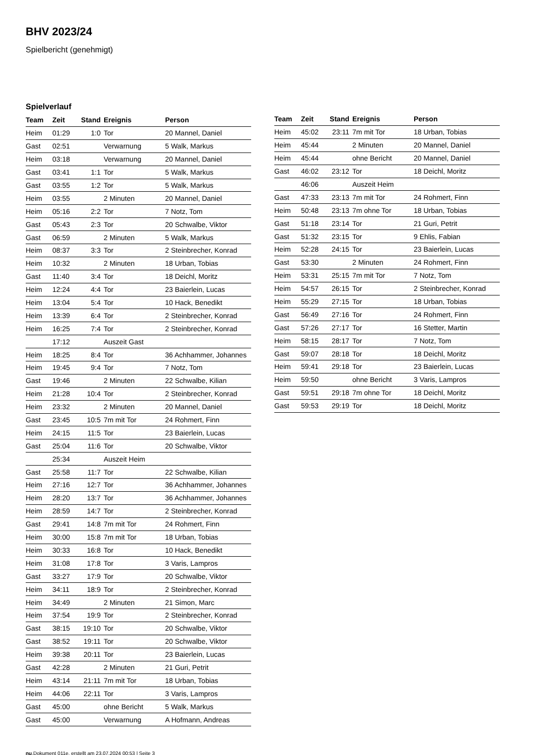BHV 2023/24
Spielbericht (genehmigt)
Spielverlauf
| Team | Zeit | Stand | Ereignis | Person |
| --- | --- | --- | --- | --- |
| Heim | 01:29 | 1:0 | Tor | 20 Mannel, Daniel |
| Gast | 02:51 | | Verwarnung | 5 Walk, Markus |
| Heim | 03:18 | | Verwarnung | 20 Mannel, Daniel |
| Gast | 03:41 | 1:1 | Tor | 5 Walk, Markus |
| Gast | 03:55 | 1:2 | Tor | 5 Walk, Markus |
| Heim | 03:55 | | 2 Minuten | 20 Mannel, Daniel |
| Heim | 05:16 | 2:2 | Tor | 7 Notz, Tom |
| Gast | 05:43 | 2:3 | Tor | 20 Schwalbe, Viktor |
| Gast | 06:59 | | 2 Minuten | 5 Walk, Markus |
| Heim | 08:37 | 3:3 | Tor | 2 Steinbrecher, Konrad |
| Heim | 10:32 | | 2 Minuten | 18 Urban, Tobias |
| Gast | 11:40 | 3:4 | Tor | 18 Deichl, Moritz |
| Heim | 12:24 | 4:4 | Tor | 23 Baierlein, Lucas |
| Heim | 13:04 | 5:4 | Tor | 10 Hack, Benedikt |
| Heim | 13:39 | 6:4 | Tor | 2 Steinbrecher, Konrad |
| Heim | 16:25 | 7:4 | Tor | 2 Steinbrecher, Konrad |
| | 17:12 | | Auszeit Gast | |
| Heim | 18:25 | 8:4 | Tor | 36 Achhammer, Johannes |
| Heim | 19:45 | 9:4 | Tor | 7 Notz, Tom |
| Gast | 19:46 | | 2 Minuten | 22 Schwalbe, Kilian |
| Heim | 21:28 | 10:4 | Tor | 2 Steinbrecher, Konrad |
| Heim | 23:32 | | 2 Minuten | 20 Mannel, Daniel |
| Gast | 23:45 | 10:5 | 7m mit Tor | 24 Rohmert, Finn |
| Heim | 24:15 | 11:5 | Tor | 23 Baierlein, Lucas |
| Gast | 25:04 | 11:6 | Tor | 20 Schwalbe, Viktor |
| | 25:34 | | Auszeit Heim | |
| Gast | 25:58 | 11:7 | Tor | 22 Schwalbe, Kilian |
| Heim | 27:16 | 12:7 | Tor | 36 Achhammer, Johannes |
| Heim | 28:20 | 13:7 | Tor | 36 Achhammer, Johannes |
| Heim | 28:59 | 14:7 | Tor | 2 Steinbrecher, Konrad |
| Gast | 29:41 | 14:8 | 7m mit Tor | 24 Rohmert, Finn |
| Heim | 30:00 | 15:8 | 7m mit Tor | 18 Urban, Tobias |
| Heim | 30:33 | 16:8 | Tor | 10 Hack, Benedikt |
| Heim | 31:08 | 17:8 | Tor | 3 Varis, Lampros |
| Gast | 33:27 | 17:9 | Tor | 20 Schwalbe, Viktor |
| Heim | 34:11 | 18:9 | Tor | 2 Steinbrecher, Konrad |
| Heim | 34:49 | | 2 Minuten | 21 Simon, Marc |
| Heim | 37:54 | 19:9 | Tor | 2 Steinbrecher, Konrad |
| Gast | 38:15 | 19:10 | Tor | 20 Schwalbe, Viktor |
| Gast | 38:52 | 19:11 | Tor | 20 Schwalbe, Viktor |
| Heim | 39:38 | 20:11 | Tor | 23 Baierlein, Lucas |
| Gast | 42:28 | | 2 Minuten | 21 Guri, Petrit |
| Heim | 43:14 | 21:11 | 7m mit Tor | 18 Urban, Tobias |
| Heim | 44:06 | 22:11 | Tor | 3 Varis, Lampros |
| Gast | 45:00 | | ohne Bericht | 5 Walk, Markus |
| Gast | 45:00 | | Verwarnung | A Hofmann, Andreas |
| Team | Zeit | Stand | Ereignis | Person |
| --- | --- | --- | --- | --- |
| Heim | 45:02 | 23:11 | 7m mit Tor | 18 Urban, Tobias |
| Heim | 45:44 | | 2 Minuten | 20 Mannel, Daniel |
| Heim | 45:44 | | ohne Bericht | 20 Mannel, Daniel |
| Gast | 46:02 | 23:12 | Tor | 18 Deichl, Moritz |
| | 46:06 | | Auszeit Heim | |
| Gast | 47:33 | 23:13 | 7m mit Tor | 24 Rohmert, Finn |
| Heim | 50:48 | 23:13 | 7m ohne Tor | 18 Urban, Tobias |
| Gast | 51:18 | 23:14 | Tor | 21 Guri, Petrit |
| Gast | 51:32 | 23:15 | Tor | 9 Ehlis, Fabian |
| Heim | 52:28 | 24:15 | Tor | 23 Baierlein, Lucas |
| Gast | 53:30 | | 2 Minuten | 24 Rohmert, Finn |
| Heim | 53:31 | 25:15 | 7m mit Tor | 7 Notz, Tom |
| Heim | 54:57 | 26:15 | Tor | 2 Steinbrecher, Konrad |
| Heim | 55:29 | 27:15 | Tor | 18 Urban, Tobias |
| Gast | 56:49 | 27:16 | Tor | 24 Rohmert, Finn |
| Gast | 57:26 | 27:17 | Tor | 16 Stetter, Martin |
| Heim | 58:15 | 28:17 | Tor | 7 Notz, Tom |
| Gast | 59:07 | 28:18 | Tor | 18 Deichl, Moritz |
| Heim | 59:41 | 29:18 | Tor | 23 Baierlein, Lucas |
| Heim | 59:50 | | ohne Bericht | 3 Varis, Lampros |
| Gast | 59:51 | 29:18 | 7m ohne Tor | 18 Deichl, Moritz |
| Gast | 59:53 | 29:19 | Tor | 18 Deichl, Moritz |
nu.Dokument 011e, erstellt am 23.07.2024 00:53 | Seite 3